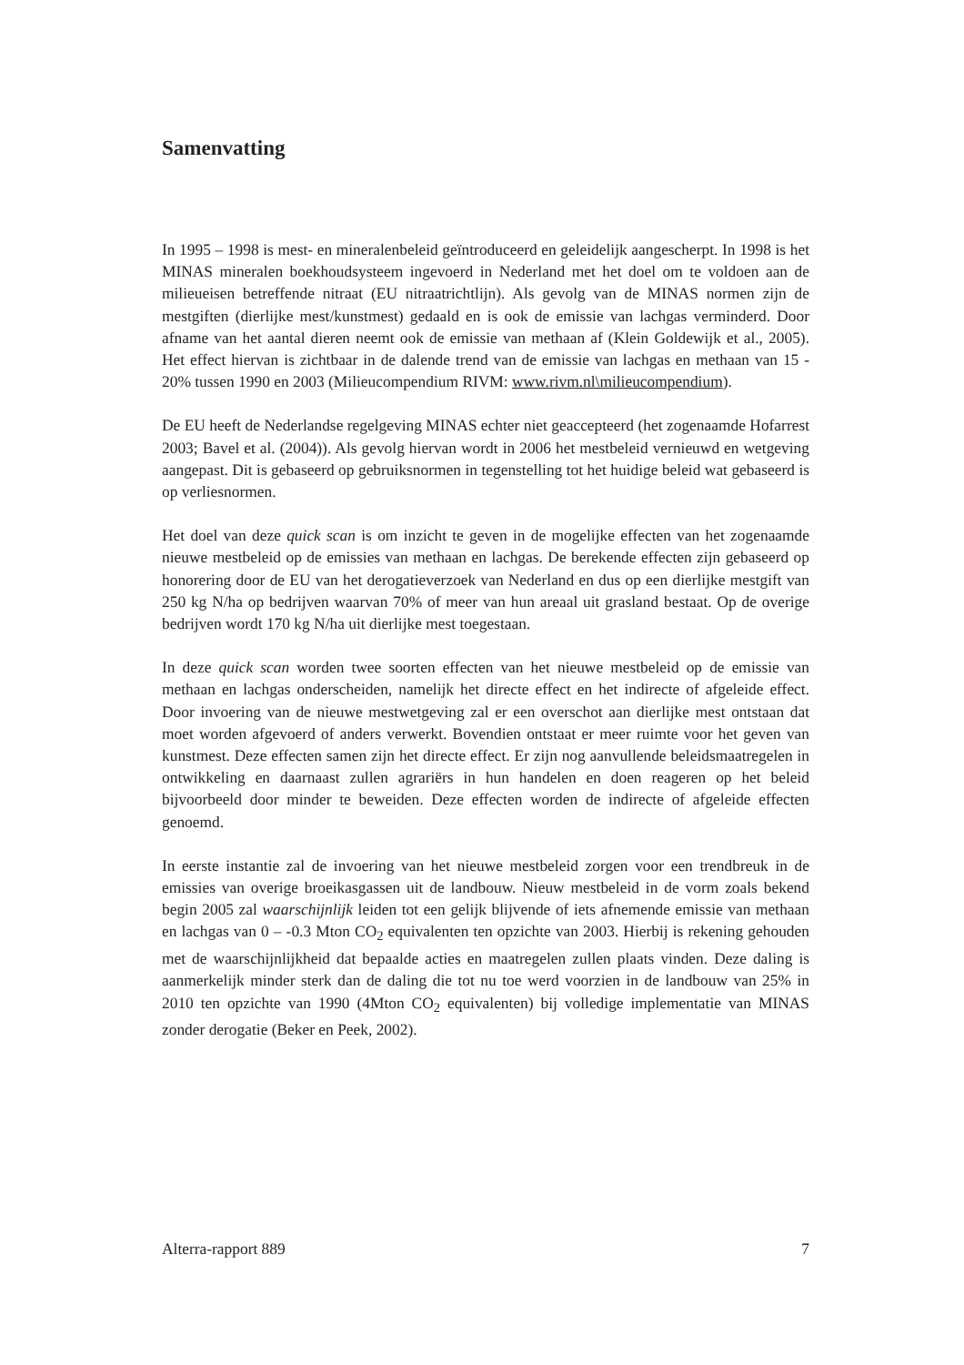Samenvatting
In 1995 – 1998 is mest- en mineralenbeleid geïntroduceerd en geleidelijk aangescherpt. In 1998 is het MINAS mineralen boekhoudsysteem ingevoerd in Nederland met het doel om te voldoen aan de milieueisen betreffende nitraat (EU nitraatrichtlijn). Als gevolg van de MINAS normen zijn de mestgiften (dierlijke mest/kunstmest) gedaald en is ook de emissie van lachgas verminderd. Door afname van het aantal dieren neemt ook de emissie van methaan af (Klein Goldewijk et al., 2005). Het effect hiervan is zichtbaar in de dalende trend van de emissie van lachgas en methaan van 15 - 20% tussen 1990 en 2003 (Milieucompendium RIVM: www.rivm.nl\milieucompendium).
De EU heeft de Nederlandse regelgeving MINAS echter niet geaccepteerd (het zogenaamde Hofarrest 2003; Bavel et al. (2004)). Als gevolg hiervan wordt in 2006 het mestbeleid vernieuwd en wetgeving aangepast. Dit is gebaseerd op gebruiksnormen in tegenstelling tot het huidige beleid wat gebaseerd is op verliesnormen.
Het doel van deze quick scan is om inzicht te geven in de mogelijke effecten van het zogenaamde nieuwe mestbeleid op de emissies van methaan en lachgas. De berekende effecten zijn gebaseerd op honorering door de EU van het derogatieverzoek van Nederland en dus op een dierlijke mestgift van 250 kg N/ha op bedrijven waarvan 70% of meer van hun areaal uit grasland bestaat. Op de overige bedrijven wordt 170 kg N/ha uit dierlijke mest toegestaan.
In deze quick scan worden twee soorten effecten van het nieuwe mestbeleid op de emissie van methaan en lachgas onderscheiden, namelijk het directe effect en het indirecte of afgeleide effect. Door invoering van de nieuwe mestwetgeving zal er een overschot aan dierlijke mest ontstaan dat moet worden afgevoerd of anders verwerkt. Bovendien ontstaat er meer ruimte voor het geven van kunstmest. Deze effecten samen zijn het directe effect. Er zijn nog aanvullende beleidsmaatregelen in ontwikkeling en daarnaast zullen agrariërs in hun handelen en doen reageren op het beleid bijvoorbeeld door minder te beweiden. Deze effecten worden de indirecte of afgeleide effecten genoemd.
In eerste instantie zal de invoering van het nieuwe mestbeleid zorgen voor een trendbreuk in de emissies van overige broeikasgassen uit de landbouw. Nieuw mestbeleid in de vorm zoals bekend begin 2005 zal waarschijnlijk leiden tot een gelijk blijvende of iets afnemende emissie van methaan en lachgas van 0 – -0.3 Mton CO<sub>2</sub> equivalenten ten opzichte van 2003. Hierbij is rekening gehouden met de waarschijnlijkheid dat bepaalde acties en maatregelen zullen plaats vinden. Deze daling is aanmerkelijk minder sterk dan de daling die tot nu toe werd voorzien in de landbouw van 25% in 2010 ten opzichte van 1990 (4Mton CO<sub>2</sub> equivalenten) bij volledige implementatie van MINAS zonder derogatie (Beker en Peek, 2002).
Alterra-rapport 889 7